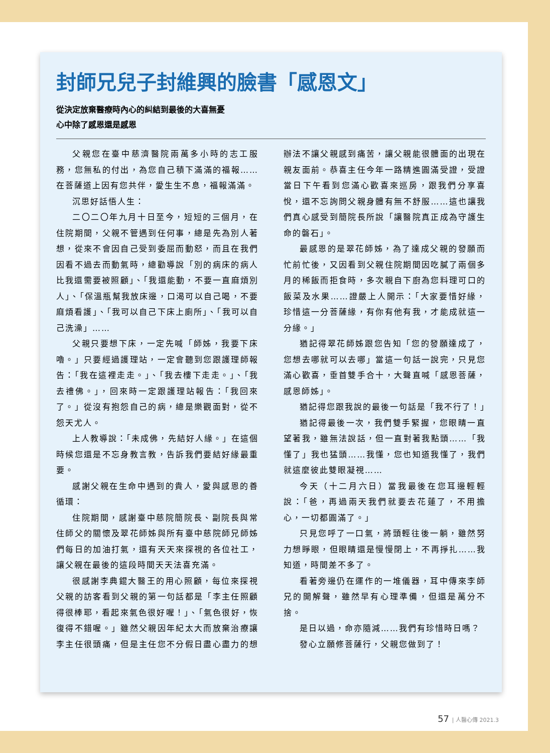封師兄兒子封維興的臉書「感恩文」
從決定放棄醫療時內心的糾結到最後的大喜無憂
心中除了感恩還是感恩
父親您在臺中慈濟醫院兩萬多小時的志工服務，您無私的付出，為您自己積下滿滿的福報……在菩薩道上因有您共伴，愛生生不息，福報滿滿。
沉思好話悟人生：
二〇二〇年九月十日至今，短短的三個月，在住院期間，父親不管遇到任何事，總是先為別人著想，從來不會因自己受到委屈而動怒，而且在我們因看不過去而動氣時，總勸導說「別的病床的病人比我還需要被照顧」、「我還能動，不要一直麻煩別人」、「保溫瓶幫我放床邊，口渴可以自己喝，不要麻煩看護」、「我可以自己下床上廁所」、「我可以自己洗澡」……
父親只要想下床，一定先喊「師姊，我要下床嚕。」只要經過護理站，一定會聽到您跟護理師報告：「我在這裡走走。」、「我去樓下走走。」、「我去禮佛。」，回來時一定跟護理站報告：「我回來了。」從沒有抱怨自己的病，總是樂觀面對，從不怨天尤人。
上人教導說：「未成佛，先結好人緣。」在這個時候您還是不忘身教言教，告訴我們要結好緣最重要。
感謝父親在生命中遇到的貴人，愛與感恩的善循環：
住院期間，感謝臺中慈院簡院長、副院長與常住師父的關懷及翠花師姊與所有臺中慈院師兄師姊們每日的加油打氣，還有天天來探視的各位社工，讓父親在最後的這段時間天天法喜充滿。
很感謝李典錕大醫王的用心照顧，每位來探視父親的訪客看到父親的第一句話都是「李主任照顧得很棒耶，看起來氣色很好喔！」、「氣色很好，恢復得不錯喔。」雖然父親因年紀太大而放棄治療讓李主任很頭痛，但是主任您不分假日盡心盡力的想辦法不讓父親感到痛苦，讓父親能很體面的出現在親友面前。恭喜主任今年一路精進圓滿受證，受證當日下午看到您滿心歡喜來巡房，跟我們分享喜悅，還不忘詢問父親身體有無不舒服……這也讓我們真心感受到簡院長所說「讓醫院真正成為守護生命的磐石」。
最感恩的是翠花師姊，為了達成父親的發願而忙前忙後，又因看到父親住院期間因吃膩了兩個多月的稀飯而拒食時，多次親自下廚為您料理可口的飯菜及水果……證嚴上人開示：「大家要惜好緣，珍惜這一分菩薩緣，有你有他有我，才能成就這一分緣。」
猶記得翠花師姊跟您告知「您的發願達成了，您想去哪就可以去哪」當這一句話一說完，只見您滿心歡喜，垂首雙手合十，大聲直喊「感恩菩薩，感恩師姊」。
猶記得您跟我說的最後一句話是「我不行了！」
猶記得最後一次，我們雙手緊握，您眼睛一直望著我，雖無法說話，但一直對著我點頭……「我懂了」我也猛頭……我懂，您也知道我懂了，我們就這麼彼此雙眼凝視……
今天（十二月六日）當我最後在您耳邊輕輕說：「爸，再過兩天我們就要去花蓮了，不用擔心，一切都圓滿了。」
只見您呼了一口氣，將頭輕往後一躺，雖然努力想睜眼，但眼睛還是慢慢閉上，不再掙扎……我知道，時間差不多了。
看著旁邊仍在運作的一堆儀器，耳中傳來李師兄的開解聲，雖然早有心理準備，但還是萬分不捨。
是日以過，命亦隨減……我們有珍惜時日嗎？
發心立願修菩薩行，父親您做到了！
57 | 人醫心傳 2021.3